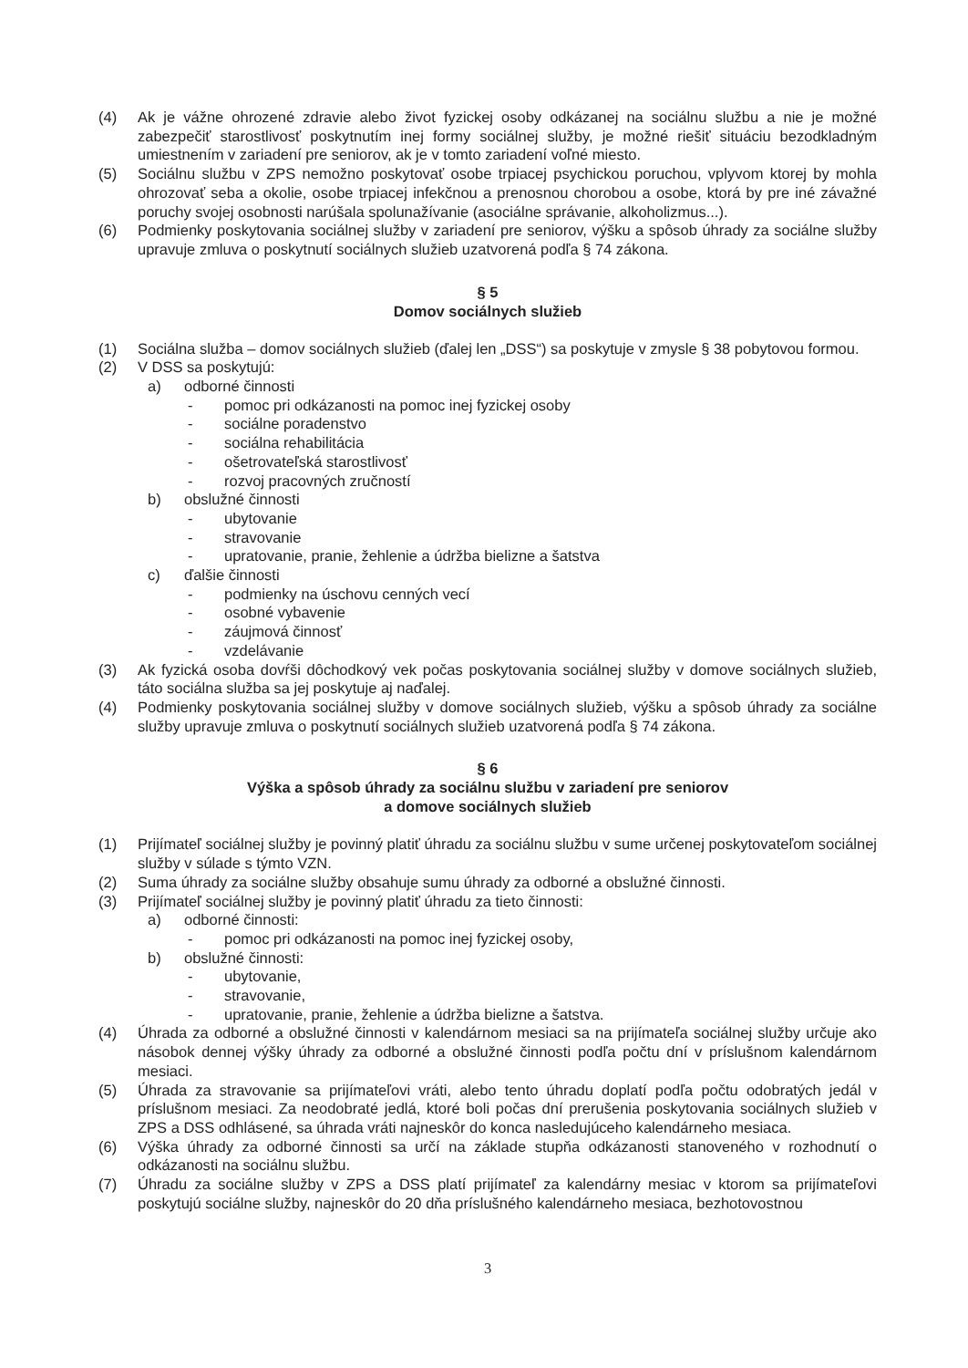(4) Ak je vážne ohrozené zdravie alebo život fyzickej osoby odkázanej na sociálnu službu a nie je možné zabezpečiť starostlivosť poskytnutím inej formy sociálnej služby, je možné riešiť situáciu bezodkladným umiestnením v zariadení pre seniorov, ak je v tomto zariadení voľné miesto.
(5) Sociálnu službu v ZPS nemožno poskytovať osobe trpiacej psychickou poruchou, vplyvom ktorej by mohla ohrozovať seba a okolie, osobe trpiacej infekčnou a prenosnou chorobou a osobe, ktorá by pre iné závažné poruchy svojej osobnosti narúšala spolunažívanie (asociálne správanie, alkoholizmus...).
(6) Podmienky poskytovania sociálnej služby v zariadení pre seniorov, výšku a spôsob úhrady za sociálne služby upravuje zmluva o poskytnutí sociálnych služieb uzatvorená podľa § 74 zákona.
§ 5
Domov sociálnych služieb
(1) Sociálna služba – domov sociálnych služieb (ďalej len „DSS“) sa poskytuje v zmysle § 38 pobytovou formou.
(2) V DSS sa poskytujú:
a) odborné činnosti
- pomoc pri odkázanosti na pomoc inej fyzickej osoby
- sociálne poradenstvo
- sociálna rehabilitácia
- ošetrovateľská starostlivosť
- rozvoj pracovných zručností
b) obslužné činnosti
- ubytovanie
- stravovanie
- upratovanie, pranie, žehlenie a údržba bielizne a šatstva
c) ďalšie činnosti
- podmienky na úschovu cenných vecí
- osobné vybavenie
- záujmová činnosť
- vzdelávanie
(3) Ak fyzická osoba dovŕši dôchodkový vek počas poskytovania sociálnej služby v domove sociálnych služieb, táto sociálna služba sa jej poskytuje aj naďalej.
(4) Podmienky poskytovania sociálnej služby v domove sociálnych služieb, výšku a spôsob úhrady za sociálne služby upravuje zmluva o poskytnutí sociálnych služieb uzatvorená podľa § 74 zákona.
§ 6
Výška a spôsob úhrady za sociálnu službu v zariadení pre seniorov
a domove sociálnych služieb
(1) Prijímateľ sociálnej služby je povinný platiť úhradu za sociálnu službu v sume určenej poskytovateľom sociálnej služby v súlade s týmto VZN.
(2) Suma úhrady za sociálne služby obsahuje sumu úhrady za odborné a obslužné činnosti.
(3) Prijímateľ sociálnej služby je povinný platiť úhradu za tieto činnosti:
a) odborné činnosti:
- pomoc pri odkázanosti na pomoc inej fyzickej osoby,
b) obslužné činnosti:
- ubytovanie,
- stravovanie,
- upratovanie, pranie, žehlenie a údržba bielizne a šatstva.
(4) Úhrada za odborné a obslužné činnosti v kalendárnom mesiaci sa na prijímateľa sociálnej služby určuje ako násobok dennej výšky úhrady za odborné a obslužné činnosti podľa počtu dní v príslušnom kalendárnom mesiaci.
(5) Úhrada za stravovanie sa prijímateľovi vráti, alebo tento úhradu doplatí podľa počtu odobratých jedál v príslušnom mesiaci. Za neodobraté jedlá, ktoré boli počas dní prerušenia poskytovania sociálnych služieb v ZPS a DSS odhlásené, sa úhrada vráti najneskôr do konca nasledujúceho kalendárneho mesiaca.
(6) Výška úhrady za odborné činnosti sa určí na základe stupňa odkázanosti stanoveného v rozhodnutí o odkázanosti na sociálnu službu.
(7) Úhradu za sociálne služby v ZPS a DSS platí prijímateľ za kalendárny mesiac v ktorom sa prijímateľovi poskytujú sociálne služby, najneskôr do 20 dňa príslušného kalendárneho mesiaca, bezhotovostnou
3